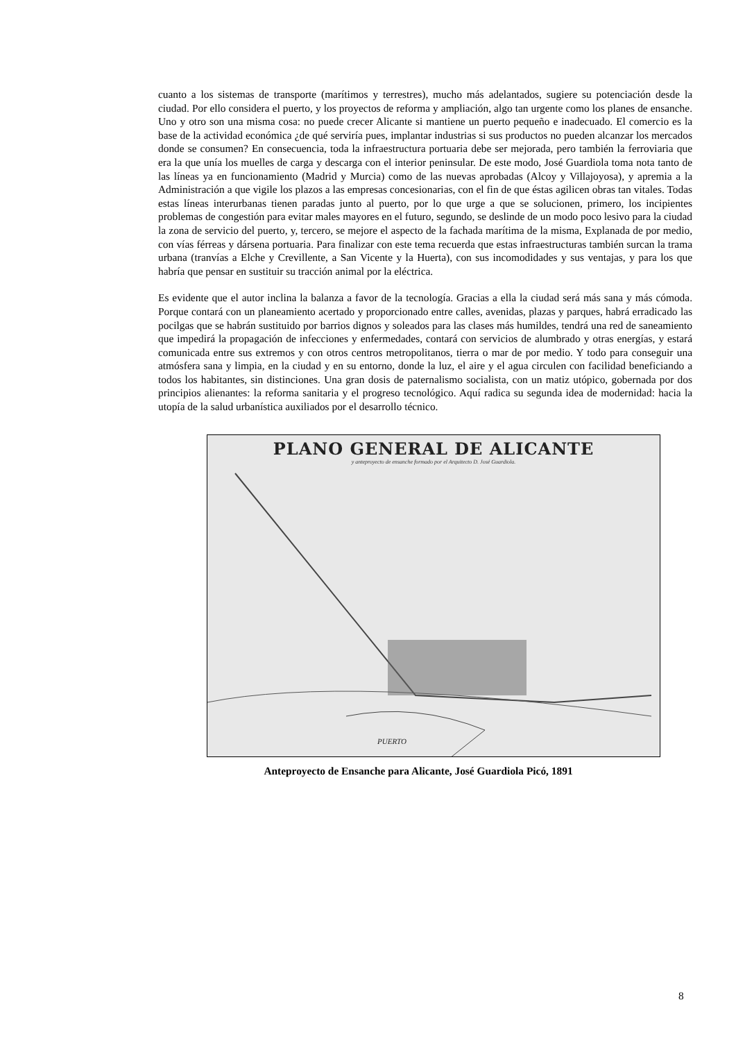cuanto a los sistemas de transporte (marítimos y terrestres), mucho más adelantados, sugiere su potenciación desde la ciudad. Por ello considera el puerto, y los proyectos de reforma y ampliación, algo tan urgente como los planes de ensanche. Uno y otro son una misma cosa: no puede crecer Alicante si mantiene un puerto pequeño e inadecuado. El comercio es la base de la actividad económica ¿de qué serviría pues, implantar industrias si sus productos no pueden alcanzar los mercados donde se consumen? En consecuencia, toda la infraestructura portuaria debe ser mejorada, pero también la ferroviaria que era la que unía los muelles de carga y descarga con el interior peninsular. De este modo, José Guardiola toma nota tanto de las líneas ya en funcionamiento (Madrid y Murcia) como de las nuevas aprobadas (Alcoy y Villajoyosa), y apremia a la Administración a que vigile los plazos a las empresas concesionarias, con el fin de que éstas agilicen obras tan vitales. Todas estas líneas interurbanas tienen paradas junto al puerto, por lo que urge a que se solucionen, primero, los incipientes problemas de congestión para evitar males mayores en el futuro, segundo, se deslinde de un modo poco lesivo para la ciudad la zona de servicio del puerto, y, tercero, se mejore el aspecto de la fachada marítima de la misma, Explanada de por medio, con vías férreas y dársena portuaria. Para finalizar con este tema recuerda que estas infraestructuras también surcan la trama urbana (tranvías a Elche y Crevillente, a San Vicente y la Huerta), con sus incomodidades y sus ventajas, y para los que habría que pensar en sustituir su tracción animal por la eléctrica.
Es evidente que el autor inclina la balanza a favor de la tecnología. Gracias a ella la ciudad será más sana y más cómoda. Porque contará con un planeamiento acertado y proporcionado entre calles, avenidas, plazas y parques, habrá erradicado las pocilgas que se habrán sustituido por barrios dignos y soleados para las clases más humildes, tendrá una red de saneamiento que impedirá la propagación de infecciones y enfermedades, contará con servicios de alumbrado y otras energías, y estará comunicada entre sus extremos y con otros centros metropolitanos, tierra o mar de por medio. Y todo para conseguir una atmósfera sana y limpia, en la ciudad y en su entorno, donde la luz, el aire y el agua circulen con facilidad beneficiando a todos los habitantes, sin distinciones. Una gran dosis de paternalismo socialista, con un matiz utópico, gobernada por dos principios alienantes: la reforma sanitaria y el progreso tecnológico. Aquí radica su segunda idea de modernidad: hacia la utopía de la salud urbanística auxiliados por el desarrollo técnico.
PLANO GENERAL DE ALICANTE
y anteproyecto de ensanche formado por el Arquitecto D. José Guardiola.
PUERTO
Anteproyecto de Ensanche para Alicante, José Guardiola Picó, 1891
8